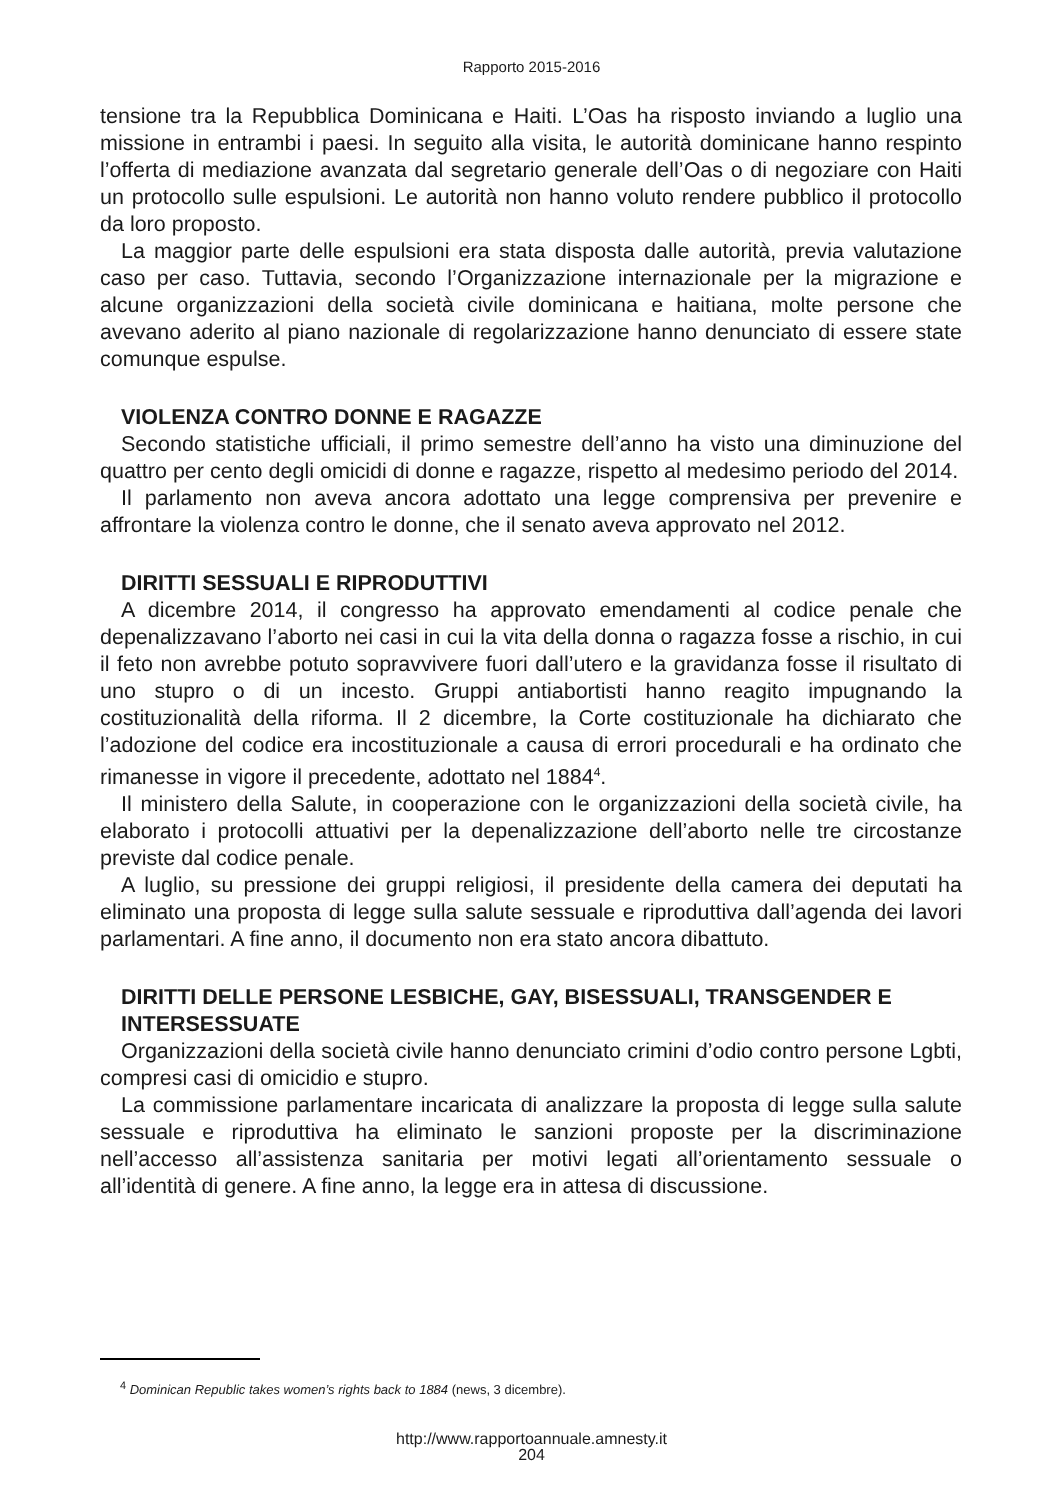Rapporto 2015-2016
tensione tra la Repubblica Dominicana e Haiti. L’Oas ha risposto inviando a luglio una missione in entrambi i paesi. In seguito alla visita, le autorità dominicane hanno respinto l’offerta di mediazione avanzata dal segretario generale dell’Oas o di negoziare con Haiti un protocollo sulle espulsioni. Le autorità non hanno voluto rendere pubblico il protocollo da loro proposto.
La maggior parte delle espulsioni era stata disposta dalle autorità, previa valutazione caso per caso. Tuttavia, secondo l’Organizzazione internazionale per la migrazione e alcune organizzazioni della società civile dominicana e haitiana, molte persone che avevano aderito al piano nazionale di regolarizzazione hanno denunciato di essere state comunque espulse.
VIOLENZA CONTRO DONNE E RAGAZZE
Secondo statistiche ufficiali, il primo semestre dell’anno ha visto una diminuzione del quattro per cento degli omicidi di donne e ragazze, rispetto al medesimo periodo del 2014.
Il parlamento non aveva ancora adottato una legge comprensiva per prevenire e affrontare la violenza contro le donne, che il senato aveva approvato nel 2012.
DIRITTI SESSUALI E RIPRODUTTIVI
A dicembre 2014, il congresso ha approvato emendamenti al codice penale che depenalizzavano l’aborto nei casi in cui la vita della donna o ragazza fosse a rischio, in cui il feto non avrebbe potuto sopravvivere fuori dall’utero e la gravidanza fosse il risultato di uno stupro o di un incesto. Gruppi antiabortisti hanno reagito impugnando la costituzionalità della riforma. Il 2 dicembre, la Corte costituzionale ha dichiarato che l’adozione del codice era incostituzionale a causa di errori procedurali e ha ordinato che rimanesse in vigore il precedente, adottato nel 1884<sup>4</sup>.
Il ministero della Salute, in cooperazione con le organizzazioni della società civile, ha elaborato i protocolli attuativi per la depenalizzazione dell’aborto nelle tre circostanze previste dal codice penale.
A luglio, su pressione dei gruppi religiosi, il presidente della camera dei deputati ha eliminato una proposta di legge sulla salute sessuale e riproduttiva dall’agenda dei lavori parlamentari. A fine anno, il documento non era stato ancora dibattuto.
DIRITTI DELLE PERSONE LESBICHE, GAY, BISESSUALI, TRANSGENDER E INTERSESSUATE
Organizzazioni della società civile hanno denunciato crimini d’odio contro persone Lgbti, compresi casi di omicidio e stupro.
La commissione parlamentare incaricata di analizzare la proposta di legge sulla salute sessuale e riproduttiva ha eliminato le sanzioni proposte per la discriminazione nell’accesso all’assistenza sanitaria per motivi legati all’orientamento sessuale o all’identità di genere. A fine anno, la legge era in attesa di discussione.
<sup>4</sup> Dominican Republic takes women’s rights back to 1884 (news, 3 dicembre).
http://www.rapportoannuale.amnesty.it
204